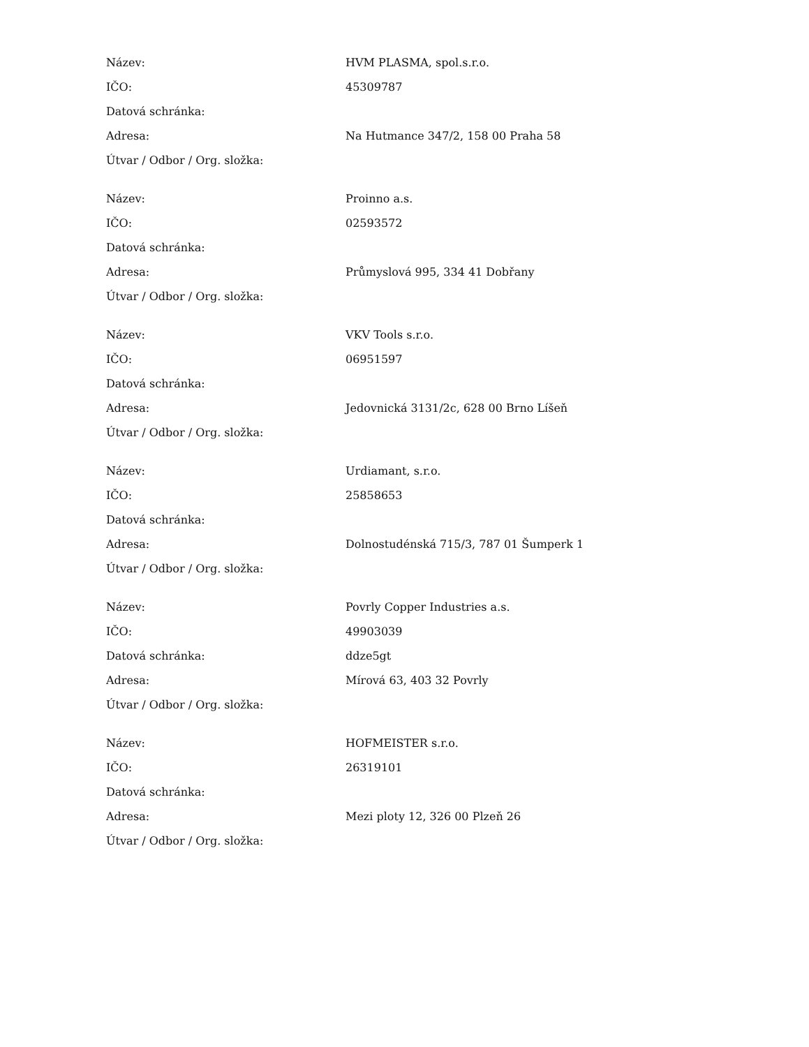| Název: | HVM PLASMA, spol.s.r.o. |
| IČO: | 45309787 |
| Datová schránka: | |
| Adresa: | Na Hutmance 347/2, 158 00 Praha 58 |
| Útvar / Odbor / Org. složka: | |
| Název: | Proinno a.s. |
| IČO: | 02593572 |
| Datová schránka: | |
| Adresa: | Průmyslová 995, 334 41 Dobřany |
| Útvar / Odbor / Org. složka: | |
| Název: | VKV Tools s.r.o. |
| IČO: | 06951597 |
| Datová schránka: | |
| Adresa: | Jedovnická 3131/2c, 628 00 Brno Líšeň |
| Útvar / Odbor / Org. složka: | |
| Název: | Urdiamant, s.r.o. |
| IČO: | 25858653 |
| Datová schránka: | |
| Adresa: | Dolnostudénská 715/3, 787 01 Šumperk 1 |
| Útvar / Odbor / Org. složka: | |
| Název: | Povrly Copper Industries a.s. |
| IČO: | 49903039 |
| Datová schránka: | ddze5gt |
| Adresa: | Mírová 63, 403 32 Povrly |
| Útvar / Odbor / Org. složka: | |
| Název: | HOFMEISTER s.r.o. |
| IČO: | 26319101 |
| Datová schránka: | |
| Adresa: | Mezi ploty 12, 326 00 Plzeň 26 |
| Útvar / Odbor / Org. složka: | |